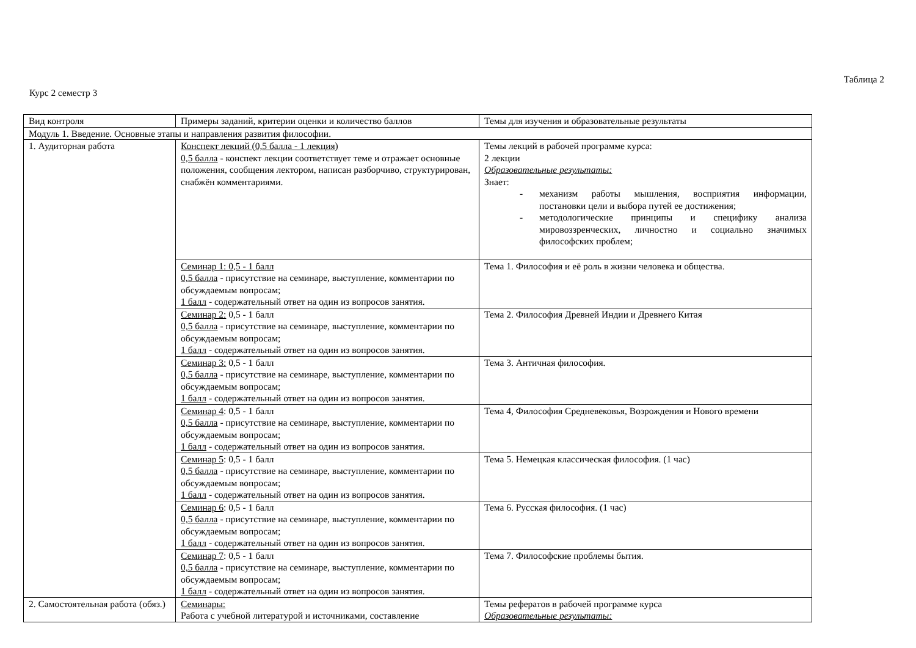Таблица 2
Курс 2 семестр 3
| Вид контроля | Примеры заданий, критерии оценки и количество баллов | Темы для изучения и образовательные результаты |
| Модуль 1. Введение. Основные этапы и направления развития философии. | | |
| 1. Аудиторная работа | Конспект лекций (0,5 балла - 1 лекция) 0,5 балла - конспект лекции соответствует теме и отражает основные положения, сообщения лектором, написан разборчиво, структурирован, снабжён комментариями. | Темы лекций в рабочей программе курса: 2 лекции Образовательные результаты: Знает: - механизм работы мышления, восприятия информации, постановки цели и выбора путей ее достижения; - методологические принципы и специфику анализа мировоззренческих, личностно и социально значимых философских проблем; |
| | Семинар 1: 0,5 - 1 балл 0,5 балла - присутствие на семинаре, выступление, комментарии по обсуждаемым вопросам; 1 балл - содержательный ответ на один из вопросов занятия. | Тема 1. Философия и её роль в жизни человека и общества. |
| | Семинар 2: 0,5 - 1 балл 0,5 балла - присутствие на семинаре, выступление, комментарии по обсуждаемым вопросам; 1 балл - содержательный ответ на один из вопросов занятия. | Тема 2. Философия Древней Индии и Древнего Китая |
| | Семинар 3: 0,5 - 1 балл 0,5 балла - присутствие на семинаре, выступление, комментарии по обсуждаемым вопросам; 1 балл - содержательный ответ на один из вопросов занятия. | Тема 3. Античная философия. |
| | Семинар 4 : 0,5 - 1 балл 0,5 балла - присутствие на семинаре, выступление, комментарии по обсуждаемым вопросам; 1 балл - содержательный ответ на один из вопросов занятия. | Тема 4, Философия Средневековья, Возрождения и Нового времени |
| | Семинар 5 : 0,5 - 1 балл 0,5 балла - присутствие на семинаре, выступление, комментарии по обсуждаемым вопросам; 1 балл - содержательный ответ на один из вопросов занятия. | Тема 5. Немецкая классическая философия. (1 час) |
| | Семинар 6 : 0,5 - 1 балл 0,5 балла - присутствие на семинаре, выступление, комментарии по обсуждаемым вопросам; 1 балл - содержательный ответ на один из вопросов занятия. | Тема 6. Русская философия. (1 час) |
| | Семинар 7 : 0,5 - 1 балл 0,5 балла - присутствие на семинаре, выступление, комментарии по обсуждаемым вопросам; 1 балл - содержательный ответ на один из вопросов занятия. | Тема 7. Философские проблемы бытия. |
| 2. Самостоятельная работа (обяз.) | Семинары: Работа с учебной литературой и источниками, составление | Темы рефератов в рабочей программе курса Образовательные результаты: |